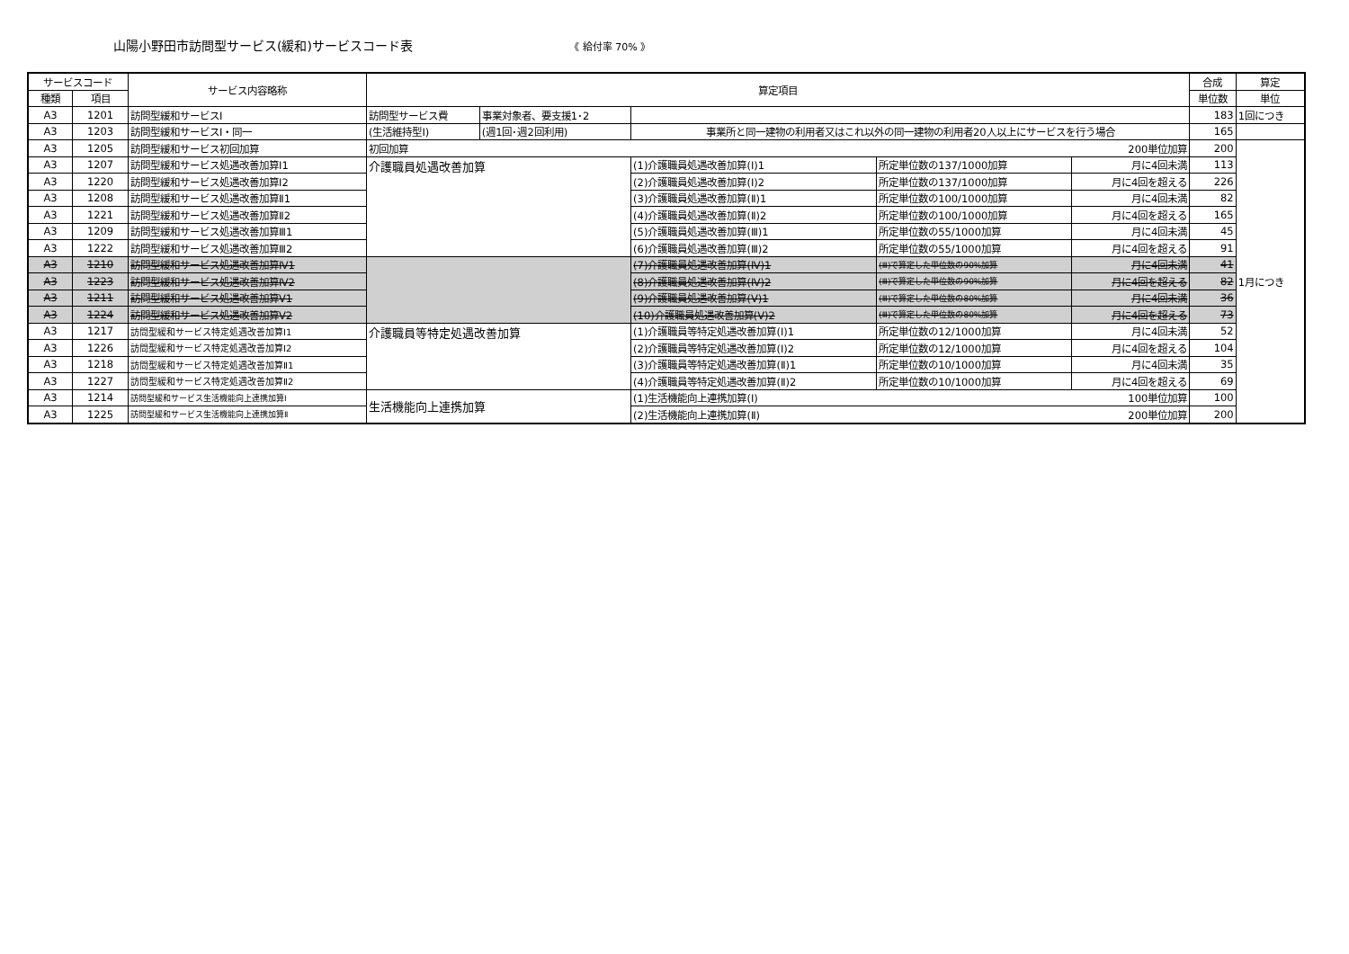山陽小野田市訪問型サービス(緩和)サービスコード表 《 給付率 70% 》
| サービスコード | | サービス内容略称 | 算定項目 | | | | | 合成 | 算定 |
| --- | --- | --- | --- | --- | --- | --- | --- | --- | --- |
| 種類 | 項目 | | | | | | | 単位数 | 単位 |
| A3 | 1201 | 訪問型緩和サービスⅠ | 訪問型サービス費 | 事業対象者、要支援1･2 | | | | 183 | 1回につき |
| A3 | 1203 | 訪問型緩和サービスⅠ・同一 | (生活維持型Ⅰ) | (週1回･週2回利用) | 事業所と同一建物の利用者又はこれ以外の同一建物の利用者20人以上にサービスを行う場合 | | | 165 | |
| A3 | 1205 | 訪問型緩和サービス初回加算 | 初回加算 200単位加算 | | | | | 200 | 1月につき |
| A3 | 1207 | 訪問型緩和サービス処遇改善加算Ⅰ1 | 介護職員処遇改善加算 | | (1)介護職員処遇改善加算(Ⅰ)1 | 所定単位数の137/1000加算 | 月に4回未満 | 113 | |
| A3 | 1220 | 訪問型緩和サービス処遇改善加算Ⅰ2 | | | (2)介護職員処遇改善加算(Ⅰ)2 | 所定単位数の137/1000加算 | 月に4回を超える | 226 | |
| A3 | 1208 | 訪問型緩和サービス処遇改善加算Ⅱ1 | | | (3)介護職員処遇改善加算(Ⅱ)1 | 所定単位数の100/1000加算 | 月に4回未満 | 82 | |
| A3 | 1221 | 訪問型緩和サービス処遇改善加算Ⅱ2 | | | (4)介護職員処遇改善加算(Ⅱ)2 | 所定単位数の100/1000加算 | 月に4回を超える | 165 | |
| A3 | 1209 | 訪問型緩和サービス処遇改善加算Ⅲ1 | | | (5)介護職員処遇改善加算(Ⅲ)1 | 所定単位数の55/1000加算 | 月に4回未満 | 45 | |
| A3 | 1222 | 訪問型緩和サービス処遇改善加算Ⅲ2 | | | (6)介護職員処遇改善加算(Ⅲ)2 | 所定単位数の55/1000加算 | 月に4回を超える | 91 | |
| A3 | 1210 | 訪問型緩和サービス処遇改善加算Ⅳ1 | | | (7)介護職員処遇改善加算(Ⅳ)1 | (Ⅲ)で算定した単位数の90%加算 | 月に4回未満 | 41 | |
| A3 | 1223 | 訪問型緩和サービス処遇改善加算Ⅳ2 | | | (8)介護職員処遇改善加算(Ⅳ)2 | (Ⅲ)で算定した単位数の90%加算 | 月に4回を超える | 82 | |
| A3 | 1211 | 訪問型緩和サービス処遇改善加算Ⅴ1 | | | (9)介護職員処遇改善加算(Ⅴ)1 | (Ⅲ)で算定した単位数の80%加算 | 月に4回未満 | 36 | |
| A3 | 1224 | 訪問型緩和サービス処遇改善加算Ⅴ2 | | | (10)介護職員処遇改善加算(Ⅴ)2 | (Ⅲ)で算定した単位数の80%加算 | 月に4回を超える | 73 | |
| A3 | 1217 | 訪問型緩和サービス特定処遇改善加算Ⅰ1 | 介護職員等特定処遇改善加算 | | (1)介護職員等特定処遇改善加算(Ⅰ)1 | 所定単位数の12/1000加算 | 月に4回未満 | 52 | |
| A3 | 1226 | 訪問型緩和サービス特定処遇改善加算Ⅰ2 | | | (2)介護職員等特定処遇改善加算(Ⅰ)2 | 所定単位数の12/1000加算 | 月に4回を超える | 104 | |
| A3 | 1218 | 訪問型緩和サービス特定処遇改善加算Ⅱ1 | | | (3)介護職員等特定処遇改善加算(Ⅱ)1 | 所定単位数の10/1000加算 | 月に4回未満 | 35 | |
| A3 | 1227 | 訪問型緩和サービス特定処遇改善加算Ⅱ2 | | | (4)介護職員等特定処遇改善加算(Ⅱ)2 | 所定単位数の10/1000加算 | 月に4回を超える | 69 | |
| A3 | 1214 | 訪問型緩和サービス生活機能向上連携加算Ⅰ | 生活機能向上連携加算 | | (1)生活機能向上連携加算(Ⅰ) 100単位加算 | | | 100 | |
| A3 | 1225 | 訪問型緩和サービス生活機能向上連携加算Ⅱ | | | (2)生活機能向上連携加算(Ⅱ) 200単位加算 | | | 200 | |